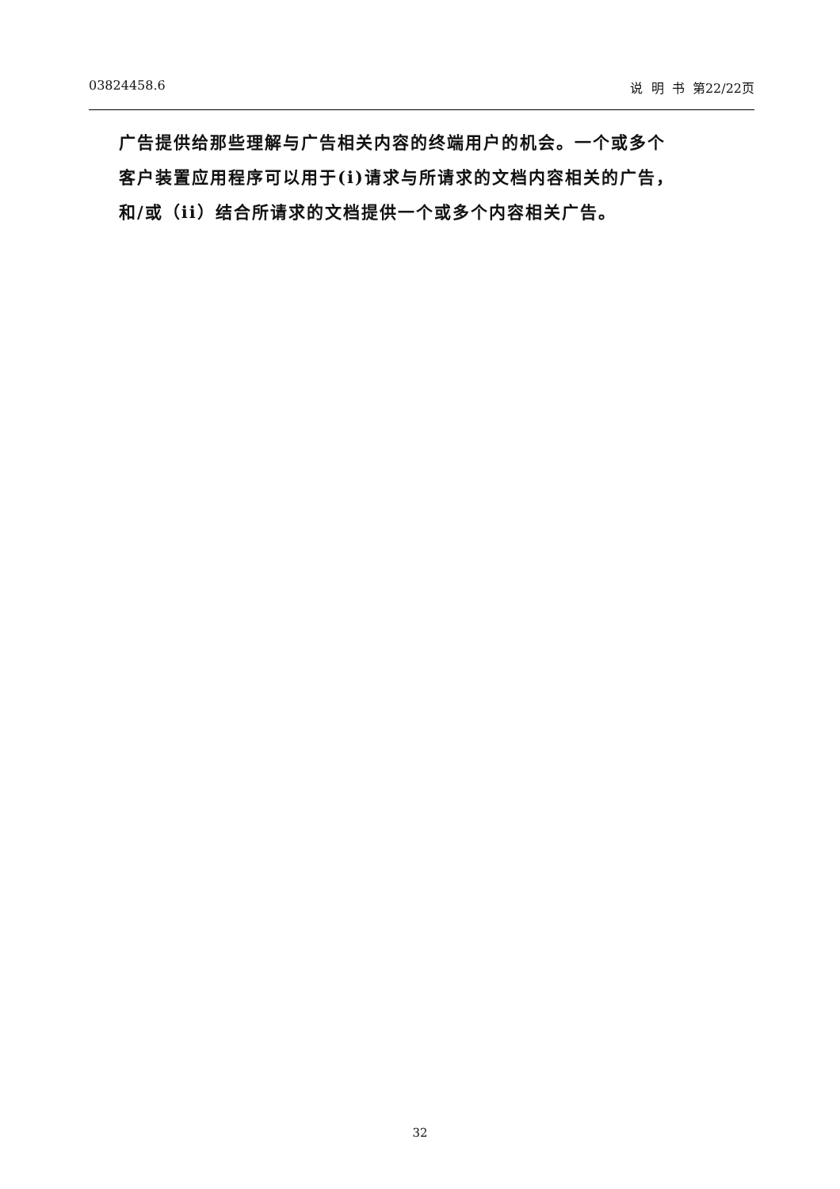03824458.6 说 明 书 第22/22页
广告提供给那些理解与广告相关内容的终端用户的机会。一个或多个
客户装置应用程序可以用于(i)请求与所请求的文档内容相关的广告，
和/或（ii）结合所请求的文档提供一个或多个内容相关广告。
32